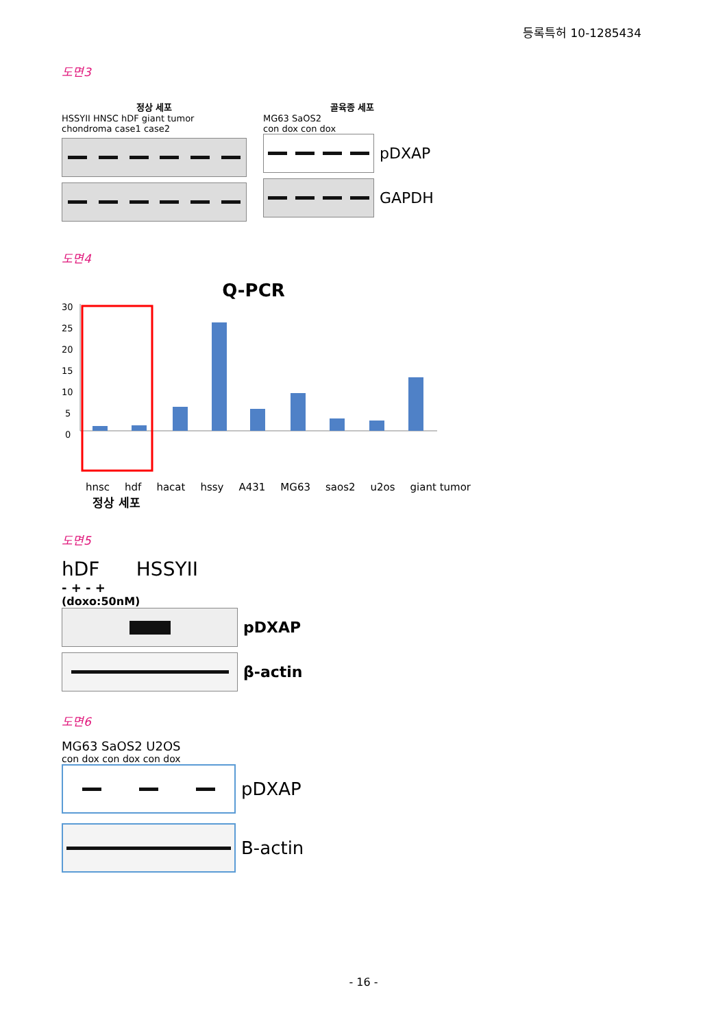등록특허 10-1285434
도면3
정상 세포
HSSYII HNSC hDF giant tumor chondroma case1 case2
골육종 세포
MG63 SaOS2
con dox con dox
pDXAP
GAPDH
도면4
Q-PCR
30
25
20
15
10
5
0
hnsc hdf hacat hssy A431 MG63 saos2 u2os giant tumor
정상 세포
도면5
hDF HSSYII
- + - +
(doxo:50nM)
pDXAP
β-actin
도면6
MG63 SaOS2 U2OS
con dox con dox con dox
pDXAP
B-actin
- 16 -